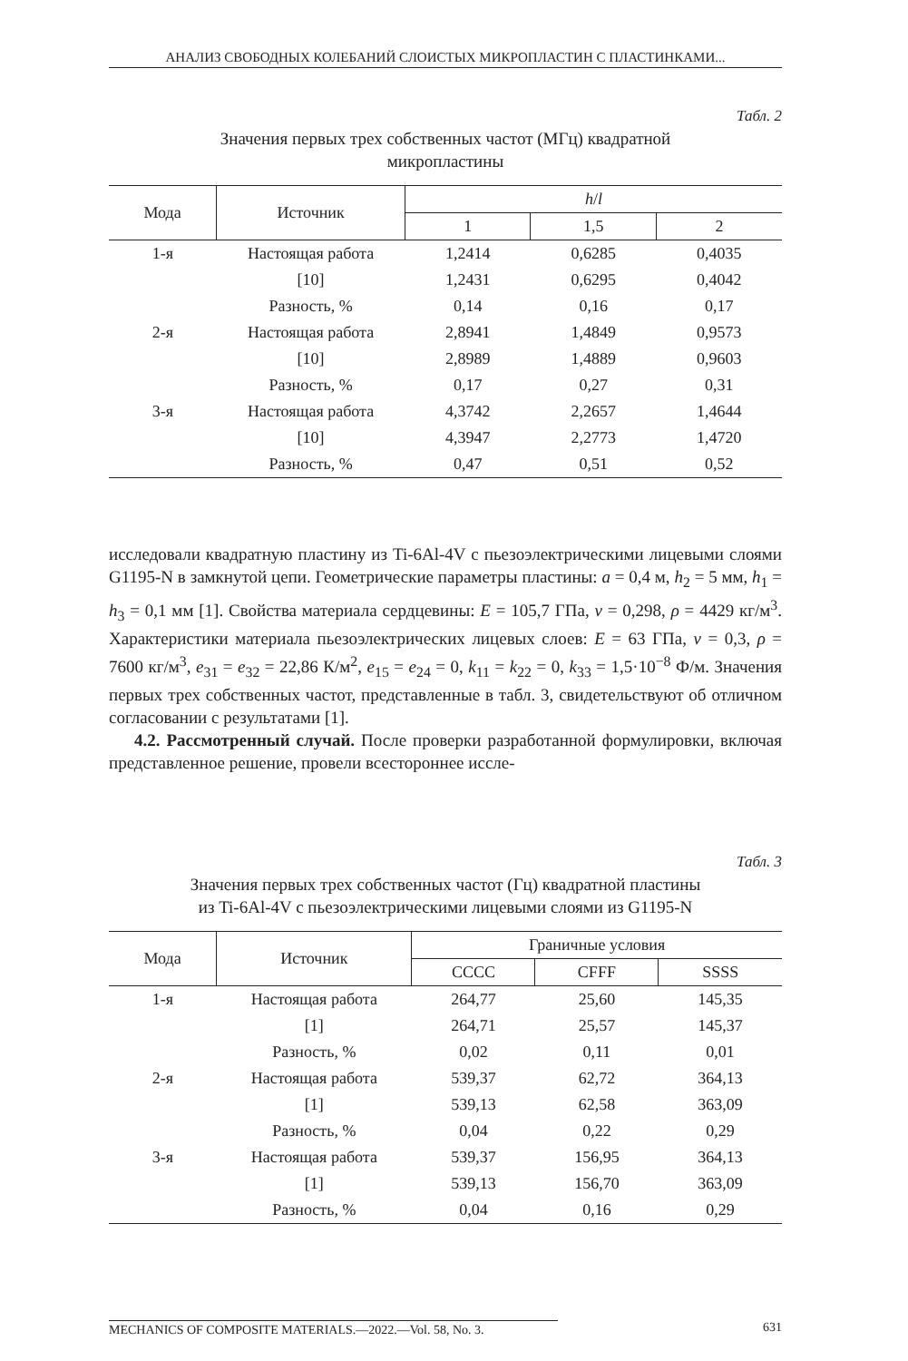АНАЛИЗ СВОБОДНЫХ КОЛЕБАНИЙ СЛОИСТЫХ МИКРОПЛАСТИН С ПЛАСТИНКАМИ...
Табл. 2
Значения первых трех собственных частот (МГц) квадратной
микропластины
| Мода | Источник | h / l | | |
| --- | --- | --- | --- | --- |
| | | 1 | 1,5 | 2 |
| 1-я | Настоящая работа | 1,2414 | 0,6285 | 0,4035 |
| | [10] | 1,2431 | 0,6295 | 0,4042 |
| | Разность, % | 0,14 | 0,16 | 0,17 |
| 2-я | Настоящая работа | 2,8941 | 1,4849 | 0,9573 |
| | [10] | 2,8989 | 1,4889 | 0,9603 |
| | Разность, % | 0,17 | 0,27 | 0,31 |
| 3-я | Настоящая работа | 4,3742 | 2,2657 | 1,4644 |
| | [10] | 4,3947 | 2,2773 | 1,4720 |
| | Разность, % | 0,47 | 0,51 | 0,52 |
исследовали квадратную пластину из Ti-6Al-4V с пьезоэлектрическими лицевыми слоями G1195-N в замкнутой цепи. Геометрические параметры пластины: a = 0,4 м, h<sub>2</sub> = 5 мм, h<sub>1</sub> = h<sub>3</sub> = 0,1 мм [1]. Свойства материала сердцевины: E = 105,7 ГПа, ν = 0,298, ρ = 4429 кг/м<sup>3</sup>. Характеристики материала пьезоэлектрических лицевых слоев: E = 63 ГПа, ν = 0,3, ρ = 7600 кг/м<sup>3</sup>, e<sub>31</sub> = e<sub>32</sub> = 22,86 К/м<sup>2</sup>, e<sub>15</sub> = e<sub>24</sub> = 0, k<sub>11</sub> = k<sub>22</sub> = 0, k<sub>33</sub> = 1,5·10<sup>−8</sup> Ф/м. Значения первых трех собственных частот, представленные в табл. 3, свидетельствуют об отличном согласовании с результатами [1].
4.2. Рассмотренный случай. После проверки разработанной формулировки, включая представленное решение, провели всестороннее иссле-
Табл. 3
Значения первых трех собственных частот (Гц) квадратной пластины
из Ti-6Al-4V с пьезоэлектрическими лицевыми слоями из G1195-N
| Мода | Источник | Граничные условия | | |
| --- | --- | --- | --- | --- |
| | | CCCC | CFFF | SSSS |
| 1-я | Настоящая работа | 264,77 | 25,60 | 145,35 |
| | [1] | 264,71 | 25,57 | 145,37 |
| | Разность, % | 0,02 | 0,11 | 0,01 |
| 2-я | Настоящая работа | 539,37 | 62,72 | 364,13 |
| | [1] | 539,13 | 62,58 | 363,09 |
| | Разность, % | 0,04 | 0,22 | 0,29 |
| 3-я | Настоящая работа | 539,37 | 156,95 | 364,13 |
| | [1] | 539,13 | 156,70 | 363,09 |
| | Разность, % | 0,04 | 0,16 | 0,29 |
MECHANICS OF COMPOSITE MATERIALS.—2022.—Vol. 58, No. 3. 631